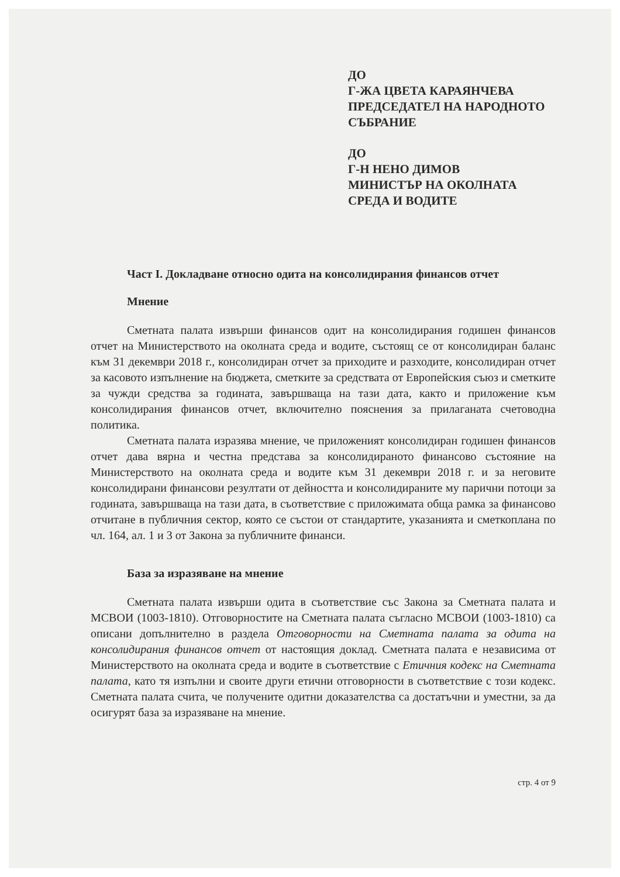ДО
Г-ЖА ЦВЕТА КАРАЯНЧЕВА
ПРЕДСЕДАТЕЛ НА НАРОДНОТО
СЪБРАНИЕ
ДО
Г-Н НЕНО ДИМОВ
МИНИСТЪР НА ОКОЛНАТА
СРЕДА И ВОДИТЕ
Част I. Докладване относно одита на консолидирания финансов отчет
Мнение
Сметната палата извърши финансов одит на консолидирания годишен финансов отчет на Министерството на околната среда и водите, състоящ се от консолидиран баланс към 31 декември 2018 г., консолидиран отчет за приходите и разходите, консолидиран отчет за касовото изпълнение на бюджета, сметките за средствата от Европейския съюз и сметките за чужди средства за годината, завършваща на тази дата, както и приложение към консолидирания финансов отчет, включително пояснения за прилаганата счетоводна политика.
Сметната палата изразява мнение, че приложеният консолидиран годишен финансов отчет дава вярна и честна представа за консолидираното финансово състояние на Министерството на околната среда и водите към 31 декември 2018 г. и за неговите консолидирани финансови резултати от дейността и консолидираните му парични потоци за годината, завършваща на тази дата, в съответствие с приложимата обща рамка за финансово отчитане в публичния сектор, която се състои от стандартите, указанията и сметкоплана по чл. 164, ал. 1 и 3 от Закона за публичните финанси.
База за изразяване на мнение
Сметната палата извърши одита в съответствие със Закона за Сметната палата и МСВОИ (1003-1810). Отговорностите на Сметната палата съгласно МСВОИ (1003-1810) са описани допълнително в раздела Отговорности на Сметната палата за одита на консолидирания финансов отчет от настоящия доклад. Сметната палата е независима от Министерството на околната среда и водите в съответствие с Етичния кодекс на Сметната палата, като тя изпълни и своите други етични отговорности в съответствие с този кодекс. Сметната палата счита, че получените одитни доказателства са достатъчни и уместни, за да осигурят база за изразяване на мнение.
стр. 4 от 9